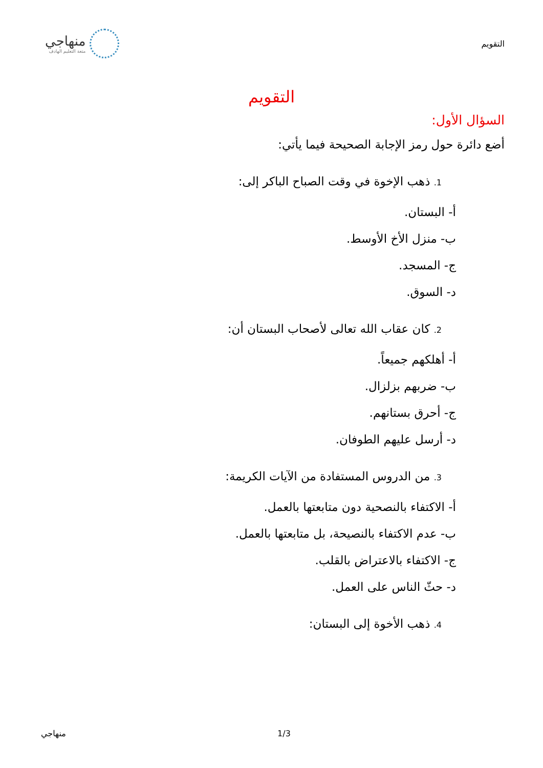منهاجي
متعة التعليم الهادف
التقويم
التقويم
السؤال الأول:
أضع دائرة حول رمز الإجابة الصحيحة فيما يأتي:
1. ذهب الإخوة في وقت الصباح الباكر إلى:
أ- البستان.
ب- منزل الأخ الأوسط.
ج- المسجد.
د- السوق.
2. كان عقاب الله تعالى لأصحاب البستان أن:
أ- أهلكهم جميعاً.
ب- ضربهم بزلزال.
ج- أحرق بستانهم.
د- أرسل عليهم الطوفان.
3. من الدروس المستفادة من الآيات الكريمة:
أ- الاكتفاء بالنصحية دون متابعتها بالعمل.
ب- عدم الاكتفاء بالنصيحة، بل متابعتها بالعمل.
ج- الاكتفاء بالاعتراض بالقلب.
د- حثّ الناس على العمل.
4. ذهب الأخوة إلى البستان:
منهاجي 1/3